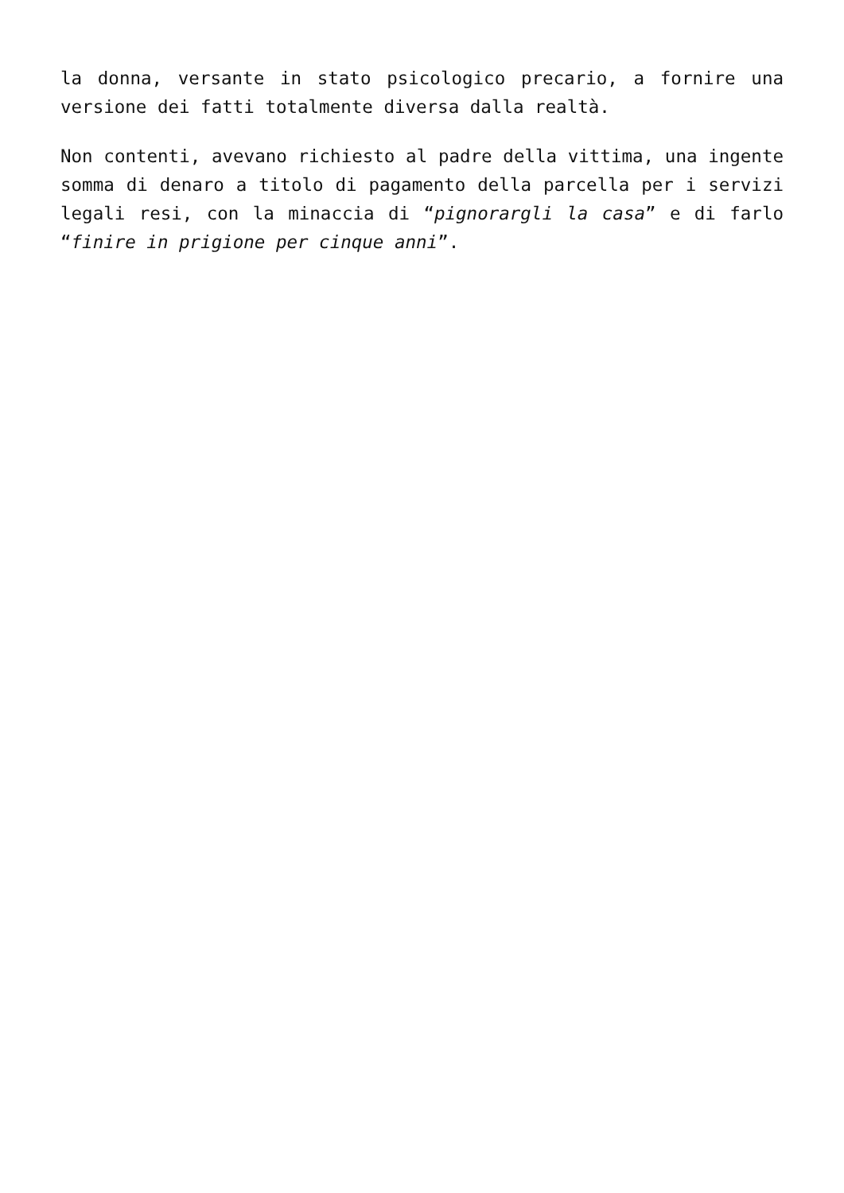la donna, versante in stato psicologico precario, a fornire una versione dei fatti totalmente diversa dalla realtà.
Non contenti, avevano richiesto al padre della vittima, una ingente somma di denaro a titolo di pagamento della parcella per i servizi legali resi, con la minaccia di “pignorargli la casa” e di farlo “finire in prigione per cinque anni”.